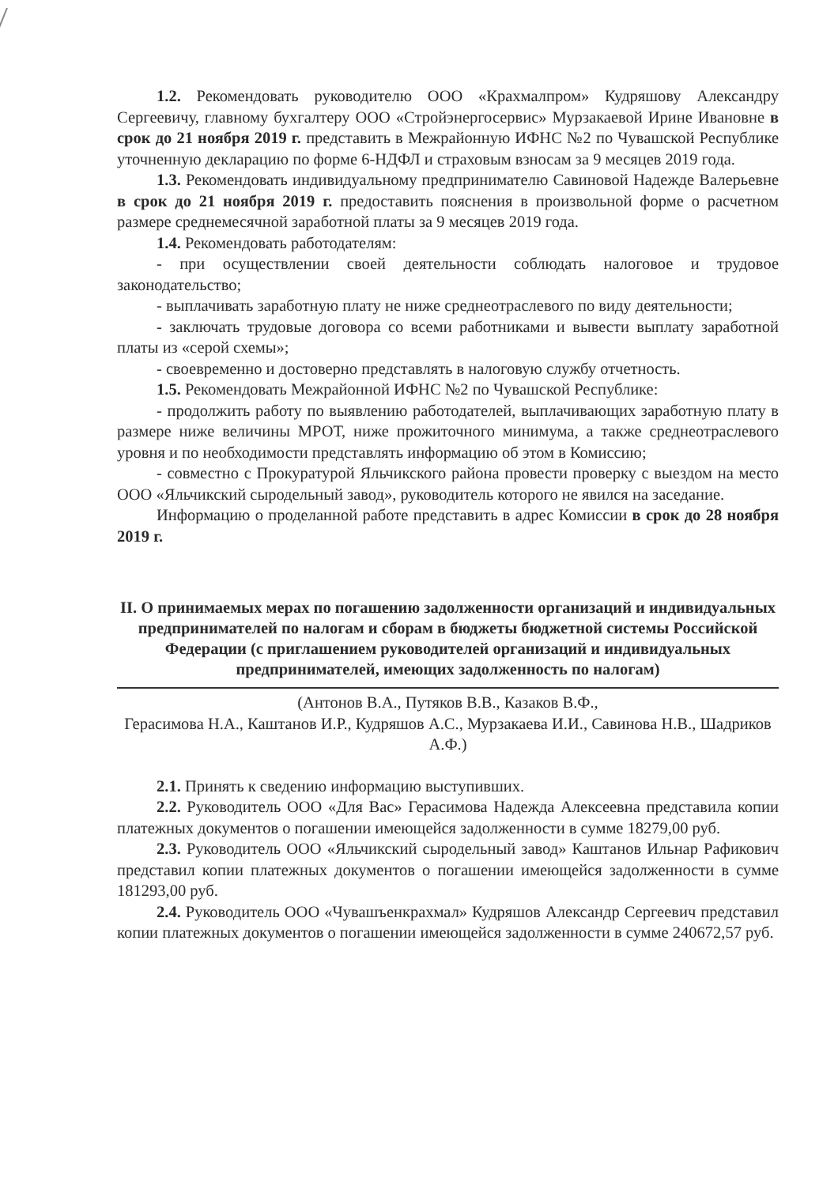1.2. Рекомендовать руководителю ООО «Крахмалпром» Кудряшову Александру Сергеевичу, главному бухгалтеру ООО «Стройэнергосервис» Мурзакаевой Ирине Ивановне в срок до 21 ноября 2019 г. представить в Межрайонную ИФНС №2 по Чувашской Республике уточненную декларацию по форме 6-НДФЛ и страховым взносам за 9 месяцев 2019 года.
1.3. Рекомендовать индивидуальному предпринимателю Савиновой Надежде Валерьевне в срок до 21 ноября 2019 г. предоставить пояснения в произвольной форме о расчетном размере среднемесячной заработной платы за 9 месяцев 2019 года.
1.4. Рекомендовать работодателям:
- при осуществлении своей деятельности соблюдать налоговое и трудовое законодательство;
- выплачивать заработную плату не ниже среднеотраслевого по виду деятельности;
- заключать трудовые договора со всеми работниками и вывести выплату заработной платы из «серой схемы»;
- своевременно и достоверно представлять в налоговую службу отчетность.
1.5. Рекомендовать Межрайонной ИФНС №2 по Чувашской Республике:
- продолжить работу по выявлению работодателей, выплачивающих заработную плату в размере ниже величины МРОТ, ниже прожиточного минимума, а также среднеотраслевого уровня и по необходимости представлять информацию об этом в Комиссию;
- совместно с Прокуратурой Яльчикского района провести проверку с выездом на место ООО «Яльчикский сыродельный завод», руководитель которого не явился на заседание.
Информацию о проделанной работе представить в адрес Комиссии в срок до 28 ноября 2019 г.
II. О принимаемых мерах по погашению задолженности организаций и индивидуальных предпринимателей по налогам и сборам в бюджеты бюджетной системы Российской Федерации (с приглашением руководителей организаций и индивидуальных предпринимателей, имеющих задолженность по налогам)
(Антонов В.А., Путяков В.В., Казаков В.Ф.,
Герасимова Н.А., Каштанов И.Р., Кудряшов А.С., Мурзакаева И.И., Савинова Н.В., Шадриков А.Ф.)
2.1. Принять к сведению информацию выступивших.
2.2. Руководитель ООО «Для Вас» Герасимова Надежда Алексеевна представила копии платежных документов о погашении имеющейся задолженности в сумме 18279,00 руб.
2.3. Руководитель ООО «Яльчикский сыродельный завод» Каштанов Ильнар Рафикович представил копии платежных документов о погашении имеющейся задолженности в сумме 181293,00 руб.
2.4. Руководитель ООО «Чувашъенкрахмал» Кудряшов Александр Сергеевич представил копии платежных документов о погашении имеющейся задолженности в сумме 240672,57 руб.